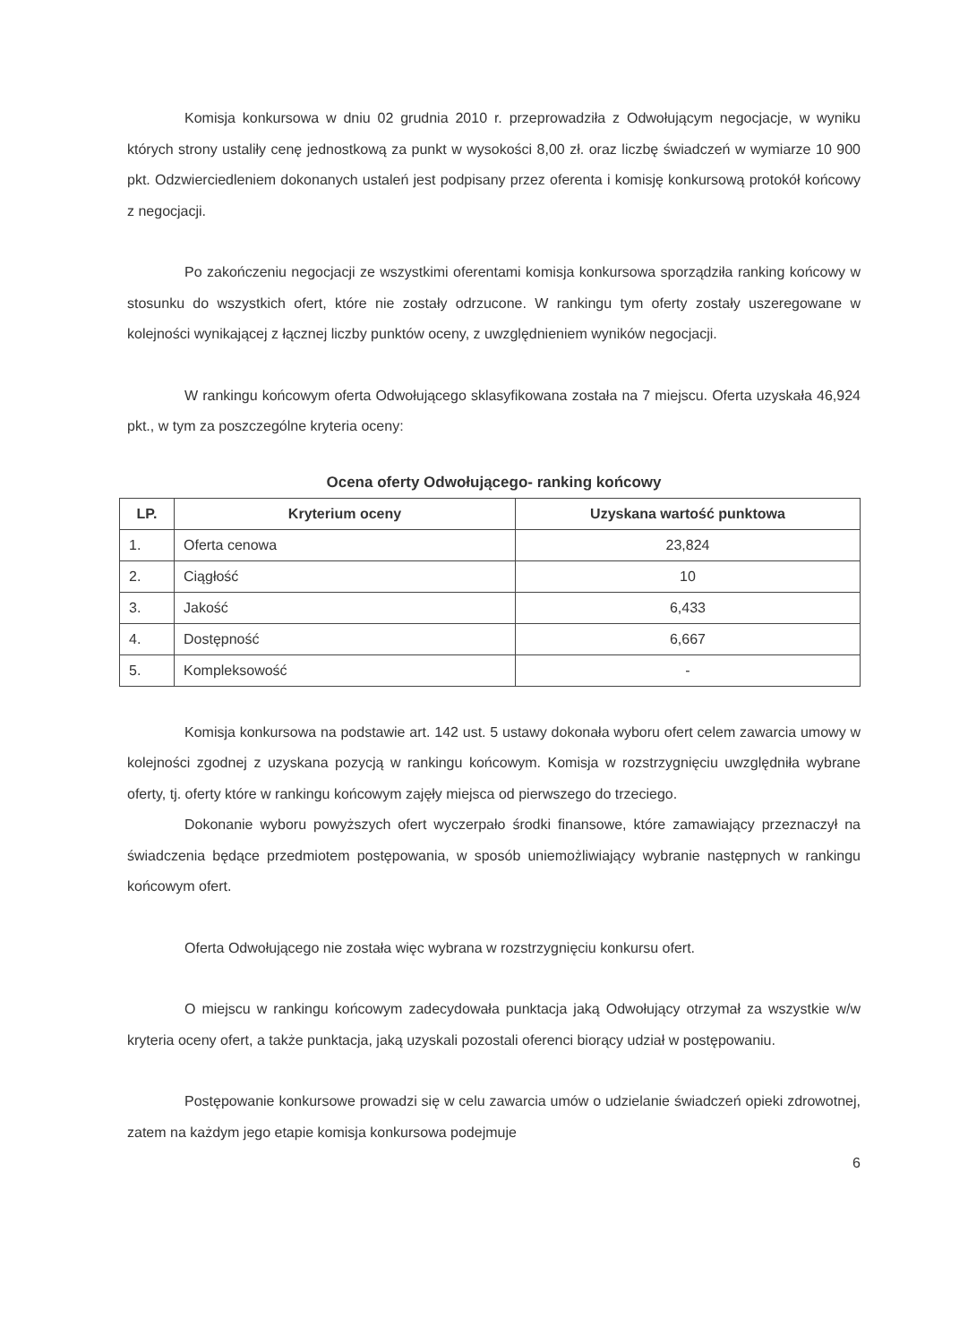Komisja konkursowa w dniu 02 grudnia 2010 r. przeprowadziła z Odwołującym negocjacje, w wyniku których strony ustaliły cenę jednostkową za punkt w wysokości 8,00 zł. oraz liczbę świadczeń w wymiarze 10 900 pkt. Odzwierciedleniem dokonanych ustaleń jest podpisany przez oferenta i komisję konkursową protokół końcowy z negocjacji.
Po zakończeniu negocjacji ze wszystkimi oferentami komisja konkursowa sporządziła ranking końcowy w stosunku do wszystkich ofert, które nie zostały odrzucone. W rankingu tym oferty zostały uszeregowane w kolejności wynikającej z łącznej liczby punktów oceny, z uwzględnieniem wyników negocjacji.
W rankingu końcowym oferta Odwołującego sklasyfikowana została na 7 miejscu. Oferta uzyskała 46,924 pkt., w tym za poszczególne kryteria oceny:
Ocena oferty Odwołującego- ranking końcowy
| LP. | Kryterium oceny | Uzyskana wartość punktowa |
| --- | --- | --- |
| 1. | Oferta cenowa | 23,824 |
| 2. | Ciągłość | 10 |
| 3. | Jakość | 6,433 |
| 4. | Dostępność | 6,667 |
| 5. | Kompleksowość | - |
Komisja konkursowa na podstawie art. 142 ust. 5 ustawy dokonała wyboru ofert celem zawarcia umowy w kolejności zgodnej z uzyskana pozycją w rankingu końcowym. Komisja w rozstrzygnięciu uwzględniła wybrane oferty, tj. oferty które w rankingu końcowym zajęły miejsca od pierwszego do trzeciego.
Dokonanie wyboru powyższych ofert wyczerpało środki finansowe, które zamawiający przeznaczył na świadczenia będące przedmiotem postępowania, w sposób uniemożliwiający wybranie następnych w rankingu końcowym ofert.
Oferta Odwołującego nie została więc wybrana w rozstrzygnięciu konkursu ofert.
O miejscu w rankingu końcowym zadecydowała punktacja jaką Odwołujący otrzymał za wszystkie w/w kryteria oceny ofert, a także punktacja, jaką uzyskali pozostali oferenci biorący udział w postępowaniu.
Postępowanie konkursowe prowadzi się w celu zawarcia umów o udzielanie świadczeń opieki zdrowotnej, zatem na każdym jego etapie komisja konkursowa podejmuje
6